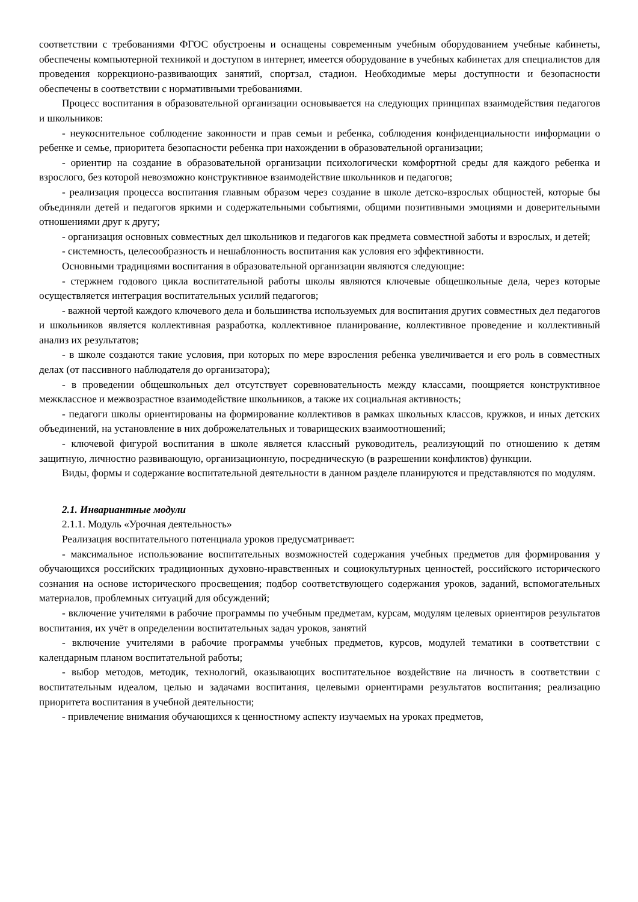соответствии с требованиями ФГОС обустроены и оснащены современным учебным оборудованием учебные кабинеты, обеспечены компьютерной техникой и доступом в интернет, имеется оборудование в учебных кабинетах для специалистов для проведения коррекционо-развивающих занятий, спортзал, стадион. Необходимые меры доступности и безопасности обеспечены в соответствии с нормативными требованиями.
Процесс воспитания в образовательной организации основывается на следующих принципах взаимодействия педагогов и школьников:
- неукоснительное соблюдение законности и прав семьи и ребенка, соблюдения конфиденциальности информации о ребенке и семье, приоритета безопасности ребенка при нахождении в образовательной организации;
- ориентир на создание в образовательной организации психологически комфортной среды для каждого ребенка и взрослого, без которой невозможно конструктивное взаимодействие школьников и педагогов;
- реализация процесса воспитания главным образом через создание в школе детско-взрослых общностей, которые бы объединяли детей и педагогов яркими и содержательными событиями, общими позитивными эмоциями и доверительными отношениями друг к другу;
- организация основных совместных дел школьников и педагогов как предмета совместной заботы и взрослых, и детей;
- системность, целесообразность и нешаблонность воспитания как условия его эффективности.
Основными традициями воспитания в образовательной организации являются следующие:
- стержнем годового цикла воспитательной работы школы являются ключевые общешкольные дела, через которые осуществляется интеграция воспитательных усилий педагогов;
- важной чертой каждого ключевого дела и большинства используемых для воспитания других совместных дел педагогов и школьников является коллективная разработка, коллективное планирование, коллективное проведение и коллективный анализ их результатов;
- в школе создаются такие условия, при которых по мере взросления ребенка увеличивается и его роль в совместных делах (от пассивного наблюдателя до организатора);
- в проведении общешкольных дел отсутствует соревновательность между классами, поощряется конструктивное межклассное и межвозрастное взаимодействие школьников, а также их социальная активность;
- педагоги школы ориентированы на формирование коллективов в рамках школьных классов, кружков, и иных детских объединений, на установление в них доброжелательных и товарищеских взаимоотношений;
- ключевой фигурой воспитания в школе является классный руководитель, реализующий по отношению к детям защитную, личностно развивающую, организационную, посредническую (в разрешении конфликтов) функции.
Виды, формы и содержание воспитательной деятельности в данном разделе планируются и представляются по модулям.
2.1. Инвариантные модули
2.1.1. Модуль «Урочная деятельность»
Реализация воспитательного потенциала уроков предусматривает:
- максимальное использование воспитательных возможностей содержания учебных предметов для формирования у обучающихся российских традиционных духовно-нравственных и социокультурных ценностей, российского исторического сознания на основе исторического просвещения; подбор соответствующего содержания уроков, заданий, вспомогательных материалов, проблемных ситуаций для обсуждений;
- включение учителями в рабочие программы по учебным предметам, курсам, модулям целевых ориентиров результатов воспитания, их учёт в определении воспитательных задач уроков, занятий
- включение учителями в рабочие программы учебных предметов, курсов, модулей тематики в соответствии с календарным планом воспитательной работы;
- выбор методов, методик, технологий, оказывающих воспитательное воздействие на личность в соответствии с воспитательным идеалом, целью и задачами воспитания, целевыми ориентирами результатов воспитания; реализацию приоритета воспитания в учебной деятельности;
- привлечение внимания обучающихся к ценностному аспекту изучаемых на уроках предметов,